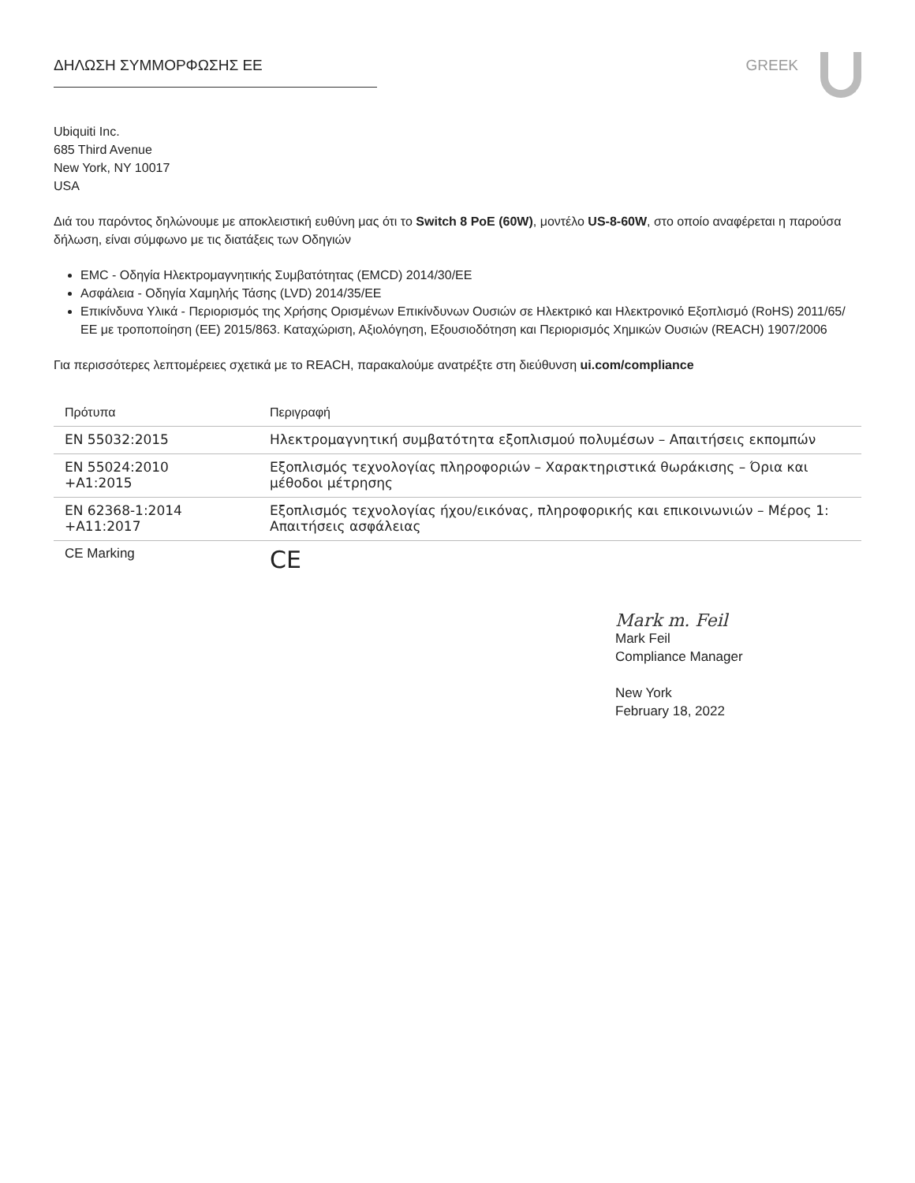ΔΗΛΩΣΗ ΣΥΜΜΟΡΦΩΣΗΣ ΕΕ GREEK
Ubiquiti Inc.
685 Third Avenue
New York, NY 10017
USA
Διά του παρόντος δηλώνουμε με αποκλειστική ευθύνη μας ότι το Switch 8 PoE (60W), μοντέλο US-8-60W, στο οποίο αναφέρεται η παρούσα δήλωση, είναι σύμφωνο με τις διατάξεις των Οδηγιών
EMC - Οδηγία Ηλεκτρομαγνητικής Συμβατότητας (EMCD) 2014/30/ΕΕ
Ασφάλεια - Οδηγία Χαμηλής Τάσης (LVD) 2014/35/ΕΕ
Επικίνδυνα Υλικά - Περιορισμός της Χρήσης Ορισμένων Επικίνδυνων Ουσιών σε Ηλεκτρικό και Ηλεκτρονικό Εξοπλισμό (RoHS) 2011/65/ΕΕ με τροποποίηση (ΕΕ) 2015/863. Καταχώριση, Αξιολόγηση, Εξουσιοδότηση και Περιορισμός Χημικών Ουσιών (REACH) 1907/2006
Για περισσότερες λεπτομέρειες σχετικά με το REACH, παρακαλούμε ανατρέξτε στη διεύθυνση ui.com/compliance
| Πρότυπα | Περιγραφή |
| --- | --- |
| EN 55032:2015 | Ηλεκτρομαγνητική συμβατότητα εξοπλισμού πολυμέσων – Απαιτήσεις εκπομπών |
| EN 55024:2010 +A1:2015 | Εξοπλισμός τεχνολογίας πληροφοριών – Χαρακτηριστικά θωράκισης – Όρια και μέθοδοι μέτρησης |
| EN 62368-1:2014 +A11:2017 | Εξοπλισμός τεχνολογίας ήχου/εικόνας, πληροφορικής και επικοινωνιών – Μέρος 1: Απαιτήσεις ασφάλειας |
| CE Marking | CE |
Mark m. Feil
Mark Feil
Compliance Manager
New York
February 18, 2022